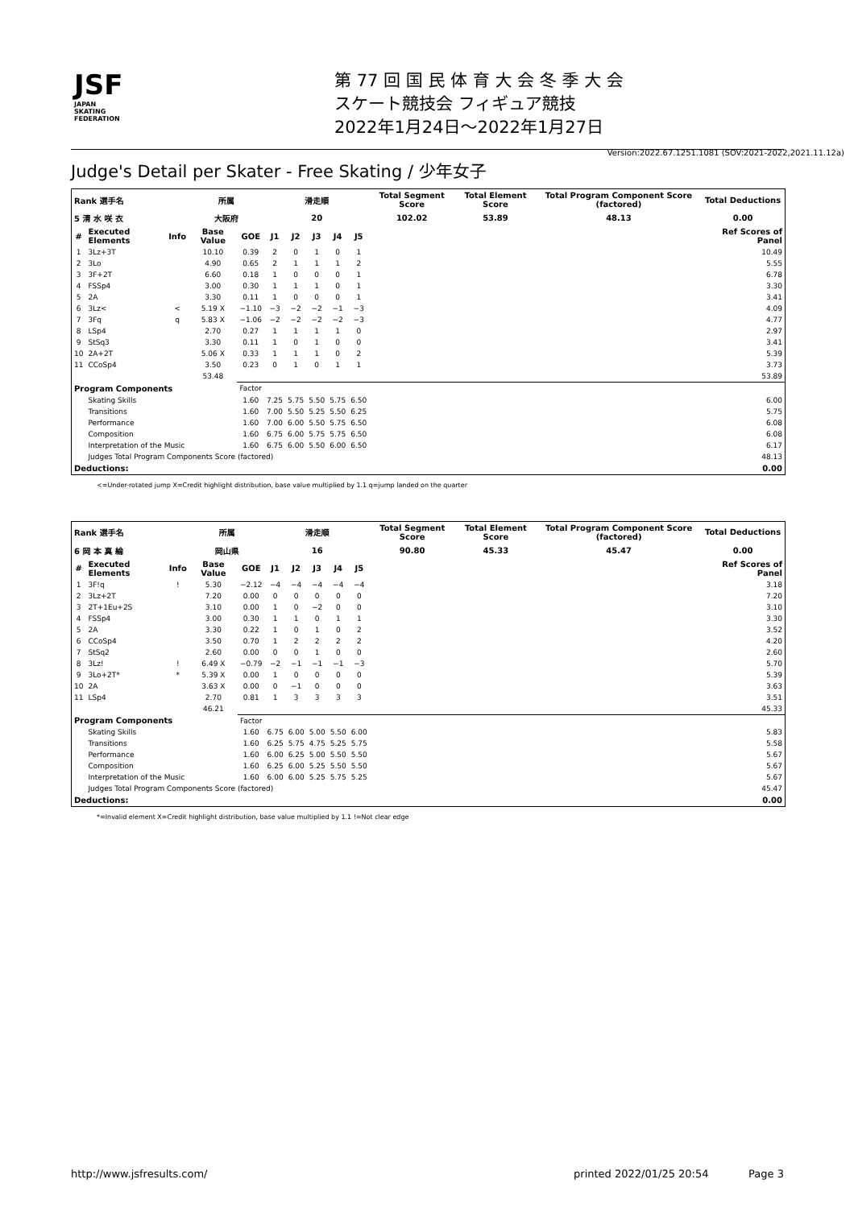JSF
JAPAN
SKATING
FEDERATION
第 77 回 国 民 体 育 大 会 冬 季 大 会
スケート競技会 フィギュア競技
2022年1月24日～2022年1月27日
Version:2022.67.1251.1081 (SOV:2021-2022,2021.11.12a)
Judge's Detail per Skater - Free Skating / 少年女子
| Rank 選手名 | | | 所属 | | 滑走順 | | | | | Total Segment Score | Total Element Score | Total Program Component Score (factored) | Total Deductions |
| --- | --- | --- | --- | --- | --- | --- | --- | --- | --- | --- | --- | --- | --- |
| 5 清 水 咲 衣 | | | 大阪府 | | 20 | | | | | 102.02 | 53.89 | 48.13 | 0.00 |
| # | Executed Elements | Info | Base Value | GOE | J1 | J2 | J3 | J4 | J5 | | | | Ref Scores of Panel |
| 1 | 3Lz+3T | | 10.10 | 0.39 | 2 | 0 | 1 | 0 | 1 | | | | 10.49 |
| 2 | 3Lo | | 4.90 | 0.65 | 2 | 1 | 1 | 1 | 2 | | | | 5.55 |
| 3 | 3F+2T | | 6.60 | 0.18 | 1 | 0 | 0 | 0 | 1 | | | | 6.78 |
| 4 | FSSp4 | | 3.00 | 0.30 | 1 | 1 | 1 | 0 | 1 | | | | 3.30 |
| 5 | 2A | | 3.30 | 0.11 | 1 | 0 | 0 | 0 | 1 | | | | 3.41 |
| 6 | 3Lz< | < | 5.19 X | −1.10 | −3 | −2 | −2 | −1 | −3 | | | | 4.09 |
| 7 | 3Fq | q | 5.83 X | −1.06 | −2 | −2 | −2 | −2 | −3 | | | | 4.77 |
| 8 | LSp4 | | 2.70 | 0.27 | 1 | 1 | 1 | 1 | 0 | | | | 2.97 |
| 9 | StSq3 | | 3.30 | 0.11 | 1 | 0 | 1 | 0 | 0 | | | | 3.41 |
| 10 | 2A+2T | | 5.06 X | 0.33 | 1 | 1 | 1 | 0 | 2 | | | | 5.39 |
| 11 | CCoSp4 | | 3.50 | 0.23 | 0 | 1 | 0 | 1 | 1 | | | | 3.73 |
| | | | 53.48 | | | | | | | | | | 53.89 |
| Program Components | | | | Factor | | | | | | | | | |
| | Skating Skills | | | 1.60 | 7.25 | 5.75 | 5.50 | 5.75 | 6.50 | | | | 6.00 |
| | Transitions | | | 1.60 | 7.00 | 5.50 | 5.25 | 5.50 | 6.25 | | | | 5.75 |
| | Performance | | | 1.60 | 7.00 | 6.00 | 5.50 | 5.75 | 6.50 | | | | 6.08 |
| | Composition | | | 1.60 | 6.75 | 6.00 | 5.75 | 5.75 | 6.50 | | | | 6.08 |
| | Interpretation of the Music | | | 1.60 | 6.75 | 6.00 | 5.50 | 6.00 | 6.50 | | | | 6.17 |
| | Judges Total Program Components Score (factored) | | | | | | | | | | | | 48.13 |
| Deductions: | | | | | | | | | | | | | 0.00 |
<=Under-rotated jump X=Credit highlight distribution, base value multiplied by 1.1 q=jump landed on the quarter
| Rank 選手名 | | | 所属 | | 滑走順 | | | | | Total Segment Score | Total Element Score | Total Program Component Score (factored) | Total Deductions |
| --- | --- | --- | --- | --- | --- | --- | --- | --- | --- | --- | --- | --- | --- |
| 6 岡 本 真 綸 | | | 岡山県 | | 16 | | | | | 90.80 | 45.33 | 45.47 | 0.00 |
| # | Executed Elements | Info | Base Value | GOE | J1 | J2 | J3 | J4 | J5 | | | | Ref Scores of Panel |
| 1 | 3F!q | ! | 5.30 | −2.12 | −4 | −4 | −4 | −4 | −4 | | | | 3.18 |
| 2 | 3Lz+2T | | 7.20 | 0.00 | 0 | 0 | 0 | 0 | 0 | | | | 7.20 |
| 3 | 2T+1Eu+2S | | 3.10 | 0.00 | 1 | 0 | −2 | 0 | 0 | | | | 3.10 |
| 4 | FSSp4 | | 3.00 | 0.30 | 1 | 1 | 0 | 1 | 1 | | | | 3.30 |
| 5 | 2A | | 3.30 | 0.22 | 1 | 0 | 1 | 0 | 2 | | | | 3.52 |
| 6 | CCoSp4 | | 3.50 | 0.70 | 1 | 2 | 2 | 2 | 2 | | | | 4.20 |
| 7 | StSq2 | | 2.60 | 0.00 | 0 | 0 | 1 | 0 | 0 | | | | 2.60 |
| 8 | 3Lz! | ! | 6.49 X | −0.79 | −2 | −1 | −1 | −1 | −3 | | | | 5.70 |
| 9 | 3Lo+2T* | * | 5.39 X | 0.00 | 1 | 0 | 0 | 0 | 0 | | | | 5.39 |
| 10 | 2A | | 3.63 X | 0.00 | 0 | −1 | 0 | 0 | 0 | | | | 3.63 |
| 11 | LSp4 | | 2.70 | 0.81 | 1 | 3 | 3 | 3 | 3 | | | | 3.51 |
| | | | 46.21 | | | | | | | | | | 45.33 |
| Program Components | | | | Factor | | | | | | | | | |
| | Skating Skills | | | 1.60 | 6.75 | 6.00 | 5.00 | 5.50 | 6.00 | | | | 5.83 |
| | Transitions | | | 1.60 | 6.25 | 5.75 | 4.75 | 5.25 | 5.75 | | | | 5.58 |
| | Performance | | | 1.60 | 6.00 | 6.25 | 5.00 | 5.50 | 5.50 | | | | 5.67 |
| | Composition | | | 1.60 | 6.25 | 6.00 | 5.25 | 5.50 | 5.50 | | | | 5.67 |
| | Interpretation of the Music | | | 1.60 | 6.00 | 6.00 | 5.25 | 5.75 | 5.25 | | | | 5.67 |
| | Judges Total Program Components Score (factored) | | | | | | | | | | | | 45.47 |
| Deductions: | | | | | | | | | | | | | 0.00 |
*=Invalid element X=Credit highlight distribution, base value multiplied by 1.1 !=Not clear edge
http://www.jsfresults.com/ printed 2022/01/25 20:54 Page 3